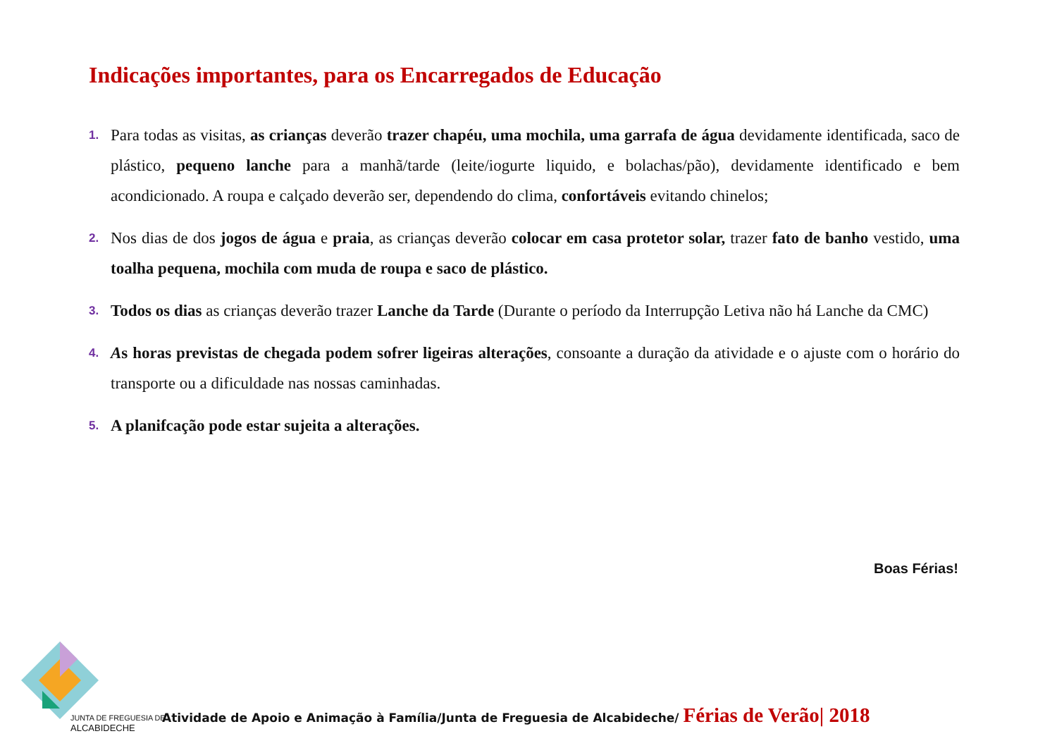Indicações importantes, para os Encarregados de Educação
1. Para todas as visitas, as crianças deverão trazer chapéu, uma mochila, uma garrafa de água devidamente identificada, saco de plástico, pequeno lanche para a manhã/tarde (leite/iogurte liquido, e bolachas/pão), devidamente identificado e bem acondicionado. A roupa e calçado deverão ser, dependendo do clima, confortáveis evitando chinelos;
2. Nos dias de dos jogos de água e praia, as crianças deverão colocar em casa protetor solar, trazer fato de banho vestido, uma toalha pequena, mochila com muda de roupa e saco de plástico.
3. Todos os dias as crianças deverão trazer Lanche da Tarde (Durante o período da Interrupção Letiva não há Lanche da CMC)
4. As horas previstas de chegada podem sofrer ligeiras alterações, consoante a duração da atividade e o ajuste com o horário do transporte ou a dificuldade nas nossas caminhadas.
5. A planifcação pode estar sujeita a alterações.
Boas Férias!
JUNTA DE FREGUESIA DE
ALCABIDECHE
Atividade de Apoio e Animação à Família/Junta de Freguesia de Alcabideche/ Férias de Verão| 2018